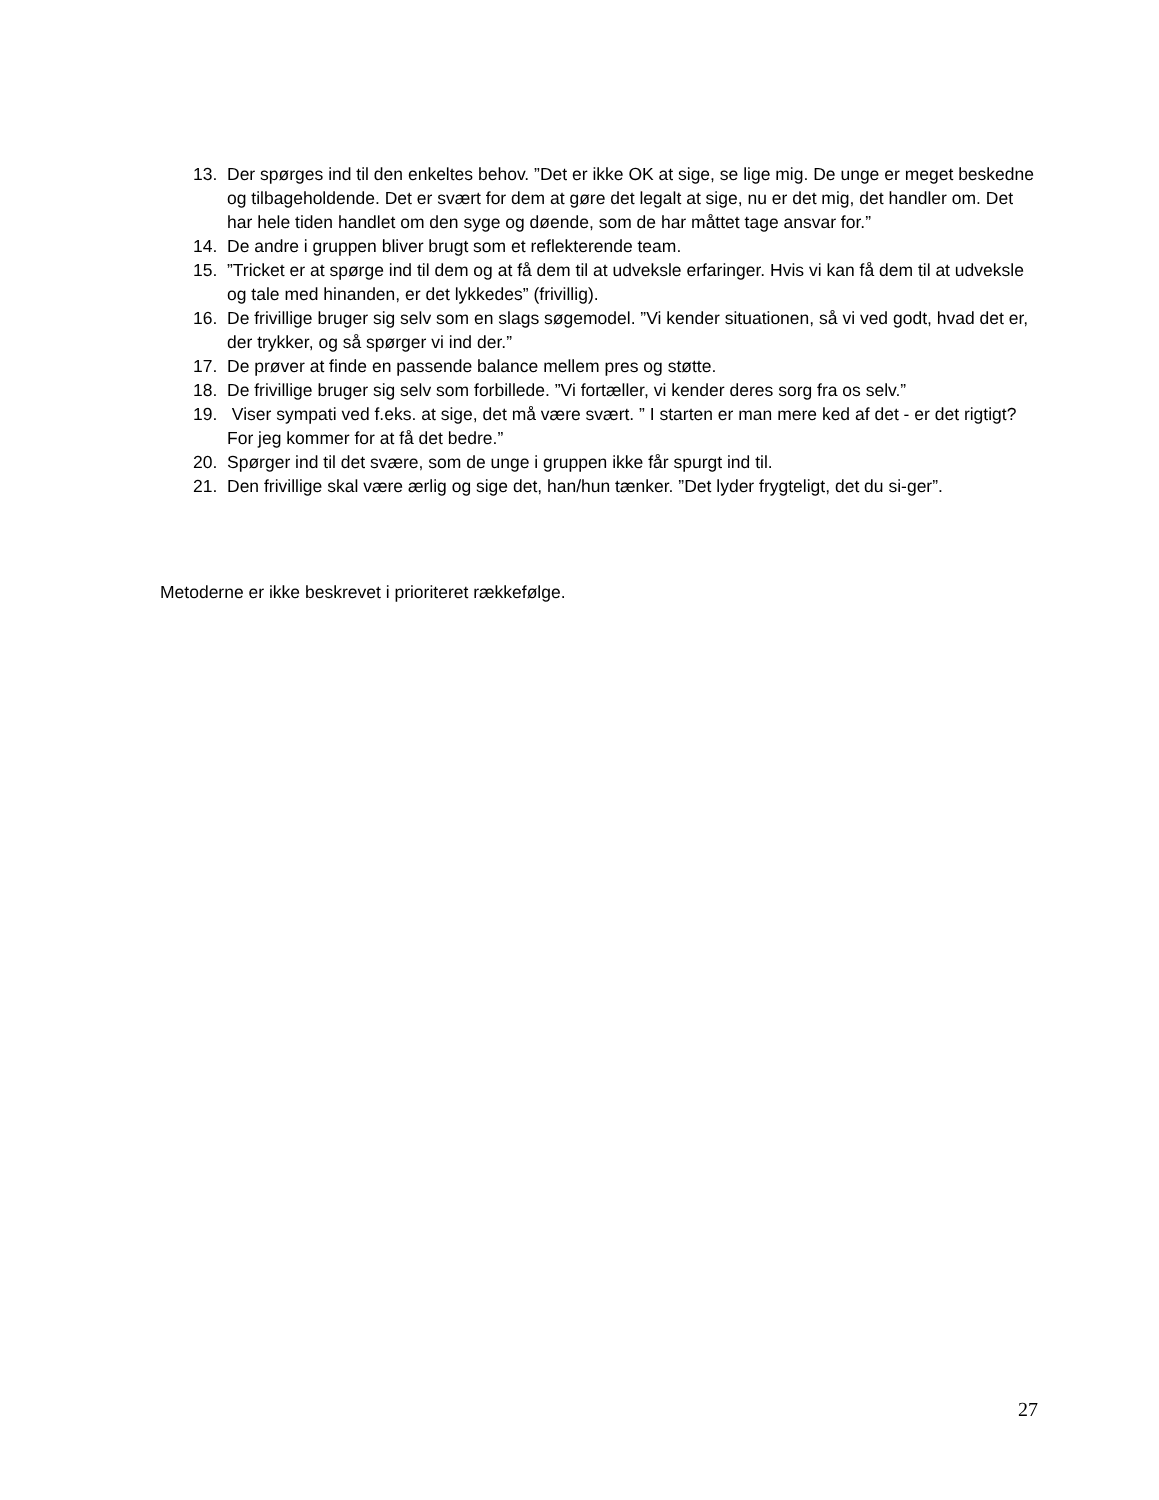13. Der spørges ind til den enkeltes behov. ”Det er ikke OK at sige, se lige mig. De unge er meget beskedne og tilbageholdende. Det er svært for dem at gøre det legalt at sige, nu er det mig, det handler om. Det har hele tiden handlet om den syge og døende, som de har måttet tage ansvar for.”
14. De andre i gruppen bliver brugt som et reflekterende team.
15.”Tricket er at spørge ind til dem og at få dem til at udveksle erfaringer. Hvis vi kan få dem til at udveksle og tale med hinanden, er det lykkedes” (frivillig).
16. De frivillige bruger sig selv som en slags søgemodel. ”Vi kender situationen, så vi ved godt, hvad det er, der trykker, og så spørger vi ind der.”
17. De prøver at finde en passende balance mellem pres og støtte.
18. De frivillige bruger sig selv som forbillede. ”Vi fortæller, vi kender deres sorg fra os selv.”
19. Viser sympati ved f.eks. at sige, det må være svært. ” I starten er man mere ked af det - er det rigtigt? For jeg kommer for at få det bedre.”
20. Spørger ind til det svære, som de unge i gruppen ikke får spurgt ind til.
21. Den frivillige skal være ærlig og sige det, han/hun tænker. ”Det lyder frygteligt, det du si-ger”.
Metoderne er ikke beskrevet i prioriteret rækkefølge.
27